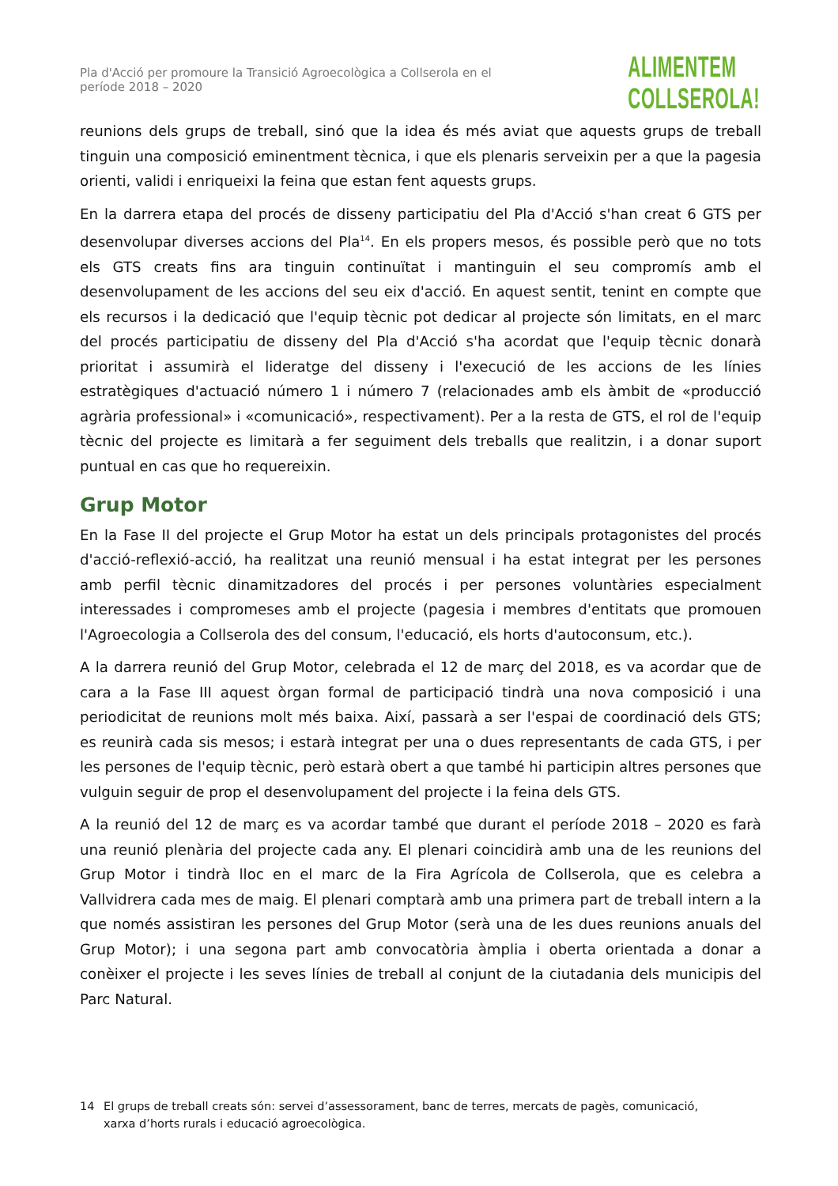Pla d'Acció per promoure la Transició Agroecològica a Collserola en el període 2018 – 2020
ALIMENTEM
COLLSEROLA!
reunions dels grups de treball, sinó que la idea és més aviat que aquests grups de treball tinguin una composició eminentment tècnica, i que els plenaris serveixin per a que la pagesia orienti, validi i enriqueixi la feina que estan fent aquests grups.
En la darrera etapa del procés de disseny participatiu del Pla d'Acció s'han creat 6 GTS per desenvolupar diverses accions del Pla<sup>14</sup>. En els propers mesos, és possible però que no tots els GTS creats fins ara tinguin continuïtat i mantinguin el seu compromís amb el desenvolupament de les accions del seu eix d'acció. En aquest sentit, tenint en compte que els recursos i la dedicació que l'equip tècnic pot dedicar al projecte són limitats, en el marc del procés participatiu de disseny del Pla d'Acció s'ha acordat que l'equip tècnic donarà prioritat i assumirà el lideratge del disseny i l'execució de les accions de les línies estratègiques d'actuació número 1 i número 7 (relacionades amb els àmbit de «producció agrària professional» i «comunicació», respectivament). Per a la resta de GTS, el rol de l'equip tècnic del projecte es limitarà a fer seguiment dels treballs que realitzin, i a donar suport puntual en cas que ho requereixin.
Grup Motor
En la Fase II del projecte el Grup Motor ha estat un dels principals protagonistes del procés d'acció-reflexió-acció, ha realitzat una reunió mensual i ha estat integrat per les persones amb perfil tècnic dinamitzadores del procés i per persones voluntàries especialment interessades i compromeses amb el projecte (pagesia i membres d'entitats que promouen l'Agroecologia a Collserola des del consum, l'educació, els horts d'autoconsum, etc.).
A la darrera reunió del Grup Motor, celebrada el 12 de març del 2018, es va acordar que de cara a la Fase III aquest òrgan formal de participació tindrà una nova composició i una periodicitat de reunions molt més baixa. Així, passarà a ser l'espai de coordinació dels GTS; es reunirà cada sis mesos; i estarà integrat per una o dues representants de cada GTS, i per les persones de l'equip tècnic, però estarà obert a que també hi participin altres persones que vulguin seguir de prop el desenvolupament del projecte i la feina dels GTS.
A la reunió del 12 de març es va acordar també que durant el període 2018 – 2020 es farà una reunió plenària del projecte cada any. El plenari coincidirà amb una de les reunions del Grup Motor i tindrà lloc en el marc de la Fira Agrícola de Collserola, que es celebra a Vallvidrera cada mes de maig. El plenari comptarà amb una primera part de treball intern a la que només assistiran les persones del Grup Motor (serà una de les dues reunions anuals del Grup Motor); i una segona part amb convocatòria àmplia i oberta orientada a donar a conèixer el projecte i les seves línies de treball al conjunt de la ciutadania dels municipis del Parc Natural.
14 El grups de treball creats són: servei d’assessorament, banc de terres, mercats de pagès, comunicació, xarxa d’horts rurals i educació agroecològica.